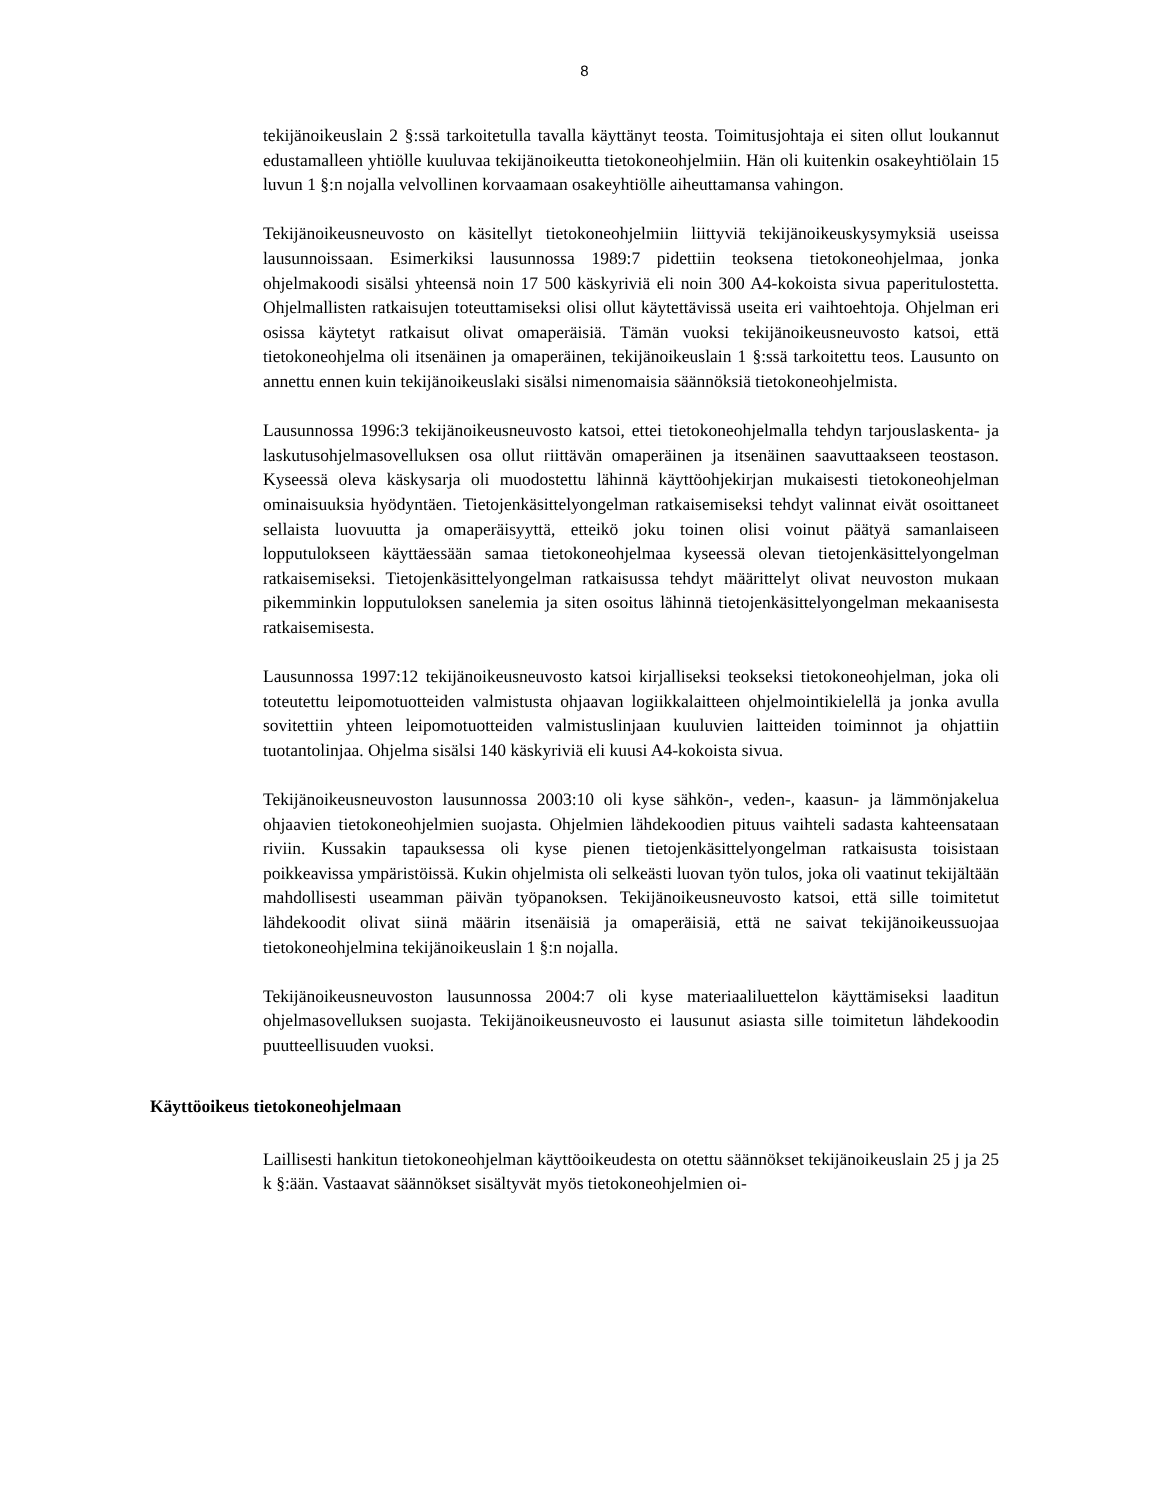8
tekijänoikeuslain 2 §:ssä tarkoitetulla tavalla käyttänyt teosta. Toimitusjohtaja ei siten ollut loukannut edustamalleen yhtiölle kuuluvaa tekijänoikeutta tietokoneohjelmiin. Hän oli kuitenkin osakeyhtiölain 15 luvun 1 §:n nojalla velvollinen korvaamaan osakeyhtiölle aiheuttamansa vahingon.
Tekijänoikeusneuvosto on käsitellyt tietokoneohjelmiin liittyviä tekijänoikeuskysymyksiä useissa lausunnoissaan. Esimerkiksi lausunnossa 1989:7 pidettiin teoksena tietokoneohjelmaa, jonka ohjelmakoodi sisälsi yhteensä noin 17 500 käskyriviä eli noin 300 A4-kokoista sivua paperitulostetta. Ohjelmallisten ratkaisujen toteuttamiseksi olisi ollut käytettävissä useita eri vaihtoehtoja. Ohjelman eri osissa käytetyt ratkaisut olivat omaperäisiä. Tämän vuoksi tekijänoikeusneuvosto katsoi, että tietokoneohjelma oli itsenäinen ja omaperäinen, tekijänoikeuslain 1 §:ssä tarkoitettu teos. Lausunto on annettu ennen kuin tekijänoikeuslaki sisälsi nimenomaisia säännöksiä tietokoneohjelmista.
Lausunnossa 1996:3 tekijänoikeusneuvosto katsoi, ettei tietokoneohjelmalla tehdyn tarjouslaskenta- ja laskutusohjelmasovelluksen osa ollut riittävän omaperäinen ja itsenäinen saavuttaakseen teostason. Kyseessä oleva käskysarja oli muodostettu lähinnä käyttöohjekirjan mukaisesti tietokoneohjelman ominaisuuksia hyödyntäen. Tietojenkäsittelyongelman ratkaisemiseksi tehdyt valinnat eivät osoittaneet sellaista luovuutta ja omaperäisyyttä, etteikö joku toinen olisi voinut päätyä samanlaiseen lopputulokseen käyttäessään samaa tietokoneohjelmaa kyseessä olevan tietojenkäsittelyongelman ratkaisemiseksi. Tietojenkäsittelyongelman ratkaisussa tehdyt määrittelyt olivat neuvoston mukaan pikemminkin lopputuloksen sanelemia ja siten osoitus lähinnä tietojenkäsittelyongelman mekaanisesta ratkaisemisesta.
Lausunnossa 1997:12 tekijänoikeusneuvosto katsoi kirjalliseksi teokseksi tietokoneohjelman, joka oli toteutettu leipomotuotteiden valmistusta ohjaavan logiikkalaitteen ohjelmointikielellä ja jonka avulla sovitettiin yhteen leipomotuotteiden valmistuslinjaan kuuluvien laitteiden toiminnot ja ohjattiin tuotantolinjaa. Ohjelma sisälsi 140 käskyriviä eli kuusi A4-kokoista sivua.
Tekijänoikeusneuvoston lausunnossa 2003:10 oli kyse sähkön-, veden-, kaasun- ja lämmönjakelua ohjaavien tietokoneohjelmien suojasta. Ohjelmien lähdekoodien pituus vaihteli sadasta kahteensataan riviin. Kussakin tapauksessa oli kyse pienen tietojenkäsittelyongelman ratkaisusta toisistaan poikkeavissa ympäristöissä. Kukin ohjelmista oli selkeästi luovan työn tulos, joka oli vaatinut tekijältään mahdollisesti useamman päivän työpanoksen. Tekijänoikeusneuvosto katsoi, että sille toimitetut lähdekoodit olivat siinä määrin itsenäisiä ja omaperäisiä, että ne saivat tekijänoikeussuojaa tietokoneohjelmina tekijänoikeuslain 1 §:n nojalla.
Tekijänoikeusneuvoston lausunnossa 2004:7 oli kyse materiaaliluettelon käyttämiseksi laaditun ohjelmasovelluksen suojasta. Tekijänoikeusneuvosto ei lausunut asiasta sille toimitetun lähdekoodin puutteellisuuden vuoksi.
Käyttöoikeus tietokoneohjelmaan
Laillisesti hankitun tietokoneohjelman käyttöoikeudesta on otettu säännökset tekijänoikeuslain 25 j ja 25 k §:ään. Vastaavat säännökset sisältyvät myös tietokoneohjelmien oi-